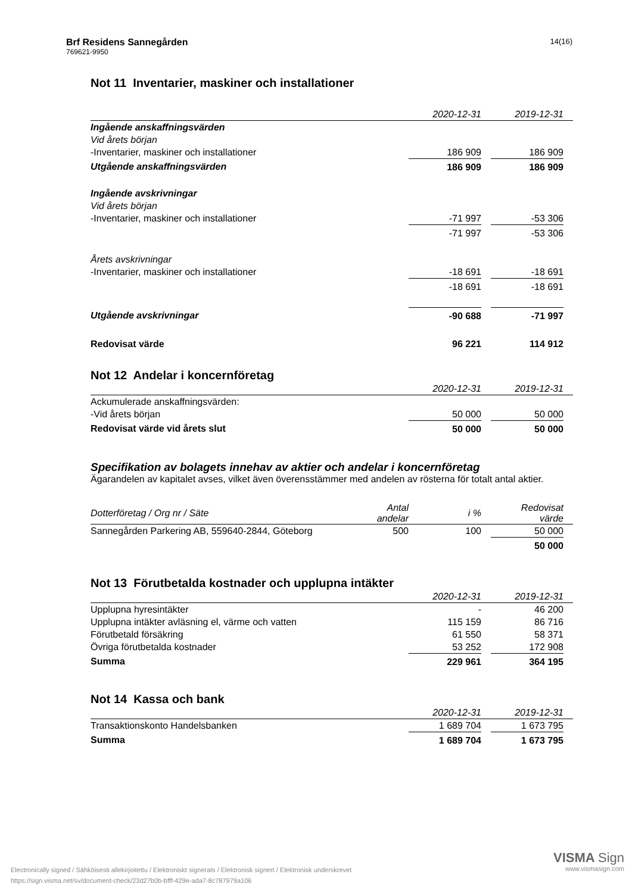Brf Residens Sannegården
769621-9950
14(16)
Not 11 Inventarier, maskiner och installationer
| | 2020-12-31 | | 2019-12-31 | |
| --- | --- | --- | --- | --- |
| Ingående anskaffningsvärden | | | | |
| Vid årets början | | | | |
| -Inventarier, maskiner och installationer | 186 909 | | 186 909 | |
| Utgående anskaffningsvärden | 186 909 | | 186 909 | |
| Ingående avskrivningar | | | | |
| Vid årets början | | | | |
| -Inventarier, maskiner och installationer | -71 997 | | -53 306 | |
| | -71 997 | | -53 306 | |
| Årets avskrivningar | | | | |
| -Inventarier, maskiner och installationer | -18 691 | | -18 691 | |
| | -18 691 | | -18 691 | |
| Utgående avskrivningar | -90 688 | | -71 997 | |
| Redovisat värde | 96 221 | | 114 912 | |
Not 12 Andelar i koncernföretag
| | 2020-12-31 | | 2019-12-31 | |
| --- | --- | --- | --- | --- |
| Ackumulerade anskaffningsvärden: | | | | |
| -Vid årets början | 50 000 | | 50 000 | |
| Redovisat värde vid årets slut | 50 000 | | 50 000 | |
Specifikation av bolagets innehav av aktier och andelar i koncernföretag
Ägarandelen av kapitalet avses, vilket även överensstämmer med andelen av rösterna för totalt antal aktier.
| Dotterföretag / Org nr / Säte | Antal andelar | i % | | Redovisat värde | |
| --- | --- | --- | --- | --- | --- |
| Sannegården Parkering AB, 559640-2844, Göteborg | 500 | 100 | | 50 000 | |
| | | | | 50 000 | |
Not 13 Förutbetalda kostnader och upplupna intäkter
| | 2020-12-31 | | 2019-12-31 | |
| --- | --- | --- | --- | --- |
| Upplupna hyresintäkter | - | | 46 200 | |
| Upplupna intäkter avläsning el, värme och vatten | 115 159 | | 86 716 | |
| Förutbetald försäkring | 61 550 | | 58 371 | |
| Övriga förutbetalda kostnader | 53 252 | | 172 908 | |
| Summa | 229 961 | | 364 195 | |
Not 14 Kassa och bank
| | 2020-12-31 | | 2019-12-31 | |
| --- | --- | --- | --- | --- |
| Transaktionskonto Handelsbanken | 1 689 704 | | 1 673 795 | |
| Summa | 1 689 704 | | 1 673 795 | |
Electronically signed / Sähköisesti allekirjoitettu / Elektroniskt signerats / Elektronisk signert / Elektronisk underskrevet
https://sign.visma.net/sv/document-check/23d27b0b-bfff-429e-ada7-8c787979a106
VISMA Sign
www.vismasign.com